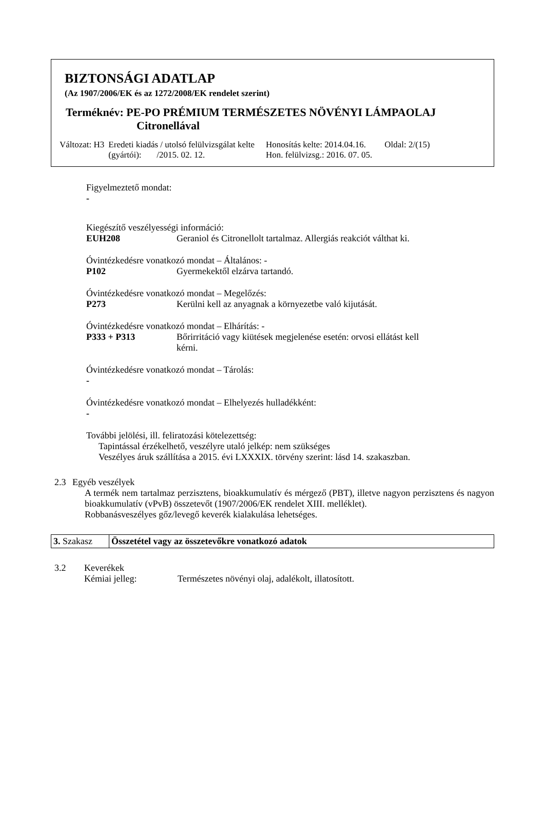BIZTONSÁGI ADATLAP
(Az 1907/2006/EK és az 1272/2008/EK rendelet szerint)
Terméknév: PE-PO PRÉMIUM TERMÉSZETES NÖVÉNYI LÁMPAOLAJ
Citronellával
| Változat: H3 | Eredeti kiadás / utolsó felülvizsgálat kelte (gyártói): /2015. 02. 12. | Honosítás kelte: 2014.04.16. Hon. felülvizsg.: 2016. 07. 05. | Oldal: 2/(15) |
Figyelmeztető mondat:
-
Kiegészítő veszélyességi információ:
EUH208 Geraniol és Citronellolt tartalmaz. Allergiás reakciót válthat ki.
Óvintézkedésre vonatkozó mondat – Általános: -
P102 Gyermekektől elzárva tartandó.
Óvintézkedésre vonatkozó mondat – Megelőzés:
P273 Kerülni kell az anyagnak a környezetbe való kijutását.
Óvintézkedésre vonatkozó mondat – Elhárítás: -
P333 + P313 Bőrirritáció vagy kiütések megjelenése esetén: orvosi ellátást kell
kérni.
Óvintézkedésre vonatkozó mondat – Tárolás:
-
Óvintézkedésre vonatkozó mondat – Elhelyezés hulladékként:
-
További jelölési, ill. feliratozási kötelezettség:
Tapintással érzékelhető, veszélyre utaló jelkép: nem szükséges
Veszélyes áruk szállítása a 2015. évi LXXXIX. törvény szerint: lásd 14. szakaszban.
2.3 Egyéb veszélyek
A termék nem tartalmaz perzisztens, bioakkumulatív és mérgező (PBT), illetve nagyon perzisztens és nagyon bioakkumulatív (vPvB) összetevőt (1907/2006/EK rendelet XIII. melléklet).
Robbanásveszélyes gőz/levegő keverék kialakulása lehetséges.
3. Szakasz
Összetétel vagy az összetevőkre vonatkozó adatok
3.2 Keverékek
Kémiai jelleg: Természetes növényi olaj, adalékolt, illatosított.